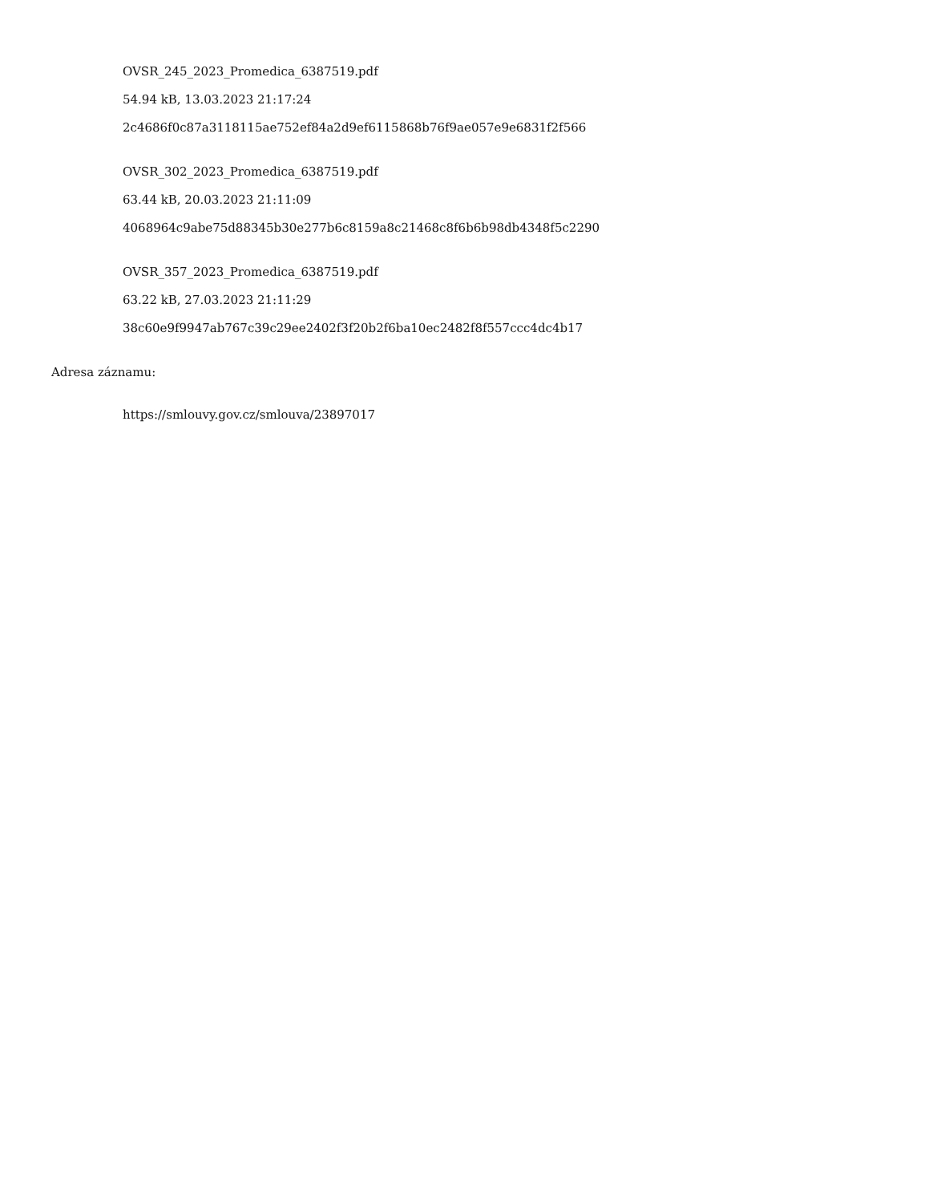OVSR_245_2023_Promedica_6387519.pdf
54.94 kB, 13.03.2023 21:17:24
2c4686f0c87a3118115ae752ef84a2d9ef6115868b76f9ae057e9e6831f2f566
OVSR_302_2023_Promedica_6387519.pdf
63.44 kB, 20.03.2023 21:11:09
4068964c9abe75d88345b30e277b6c8159a8c21468c8f6b6b98db4348f5c2290
OVSR_357_2023_Promedica_6387519.pdf
63.22 kB, 27.03.2023 21:11:29
38c60e9f9947ab767c39c29ee2402f3f20b2f6ba10ec2482f8f557ccc4dc4b17
Adresa záznamu:
https://smlouvy.gov.cz/smlouva/23897017